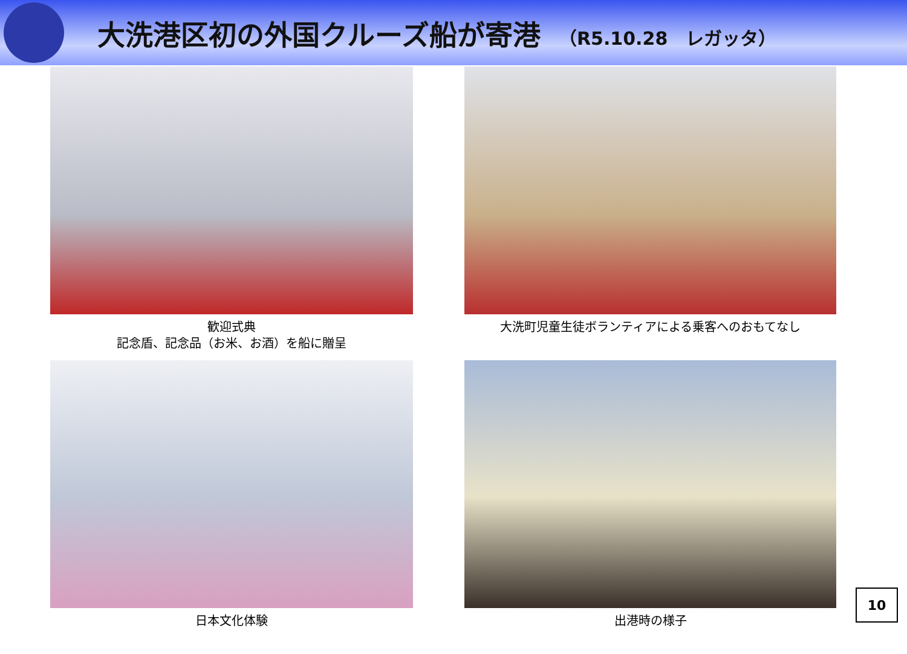大洗港区初の外国クルーズ船が寄港 （R5.10.28　レガッタ）
歓迎式典
記念盾、記念品（お米、お酒）を船に贈呈
大洗町児童生徒ボランティアによる乗客へのおもてなし
日本文化体験
出港時の様子
10